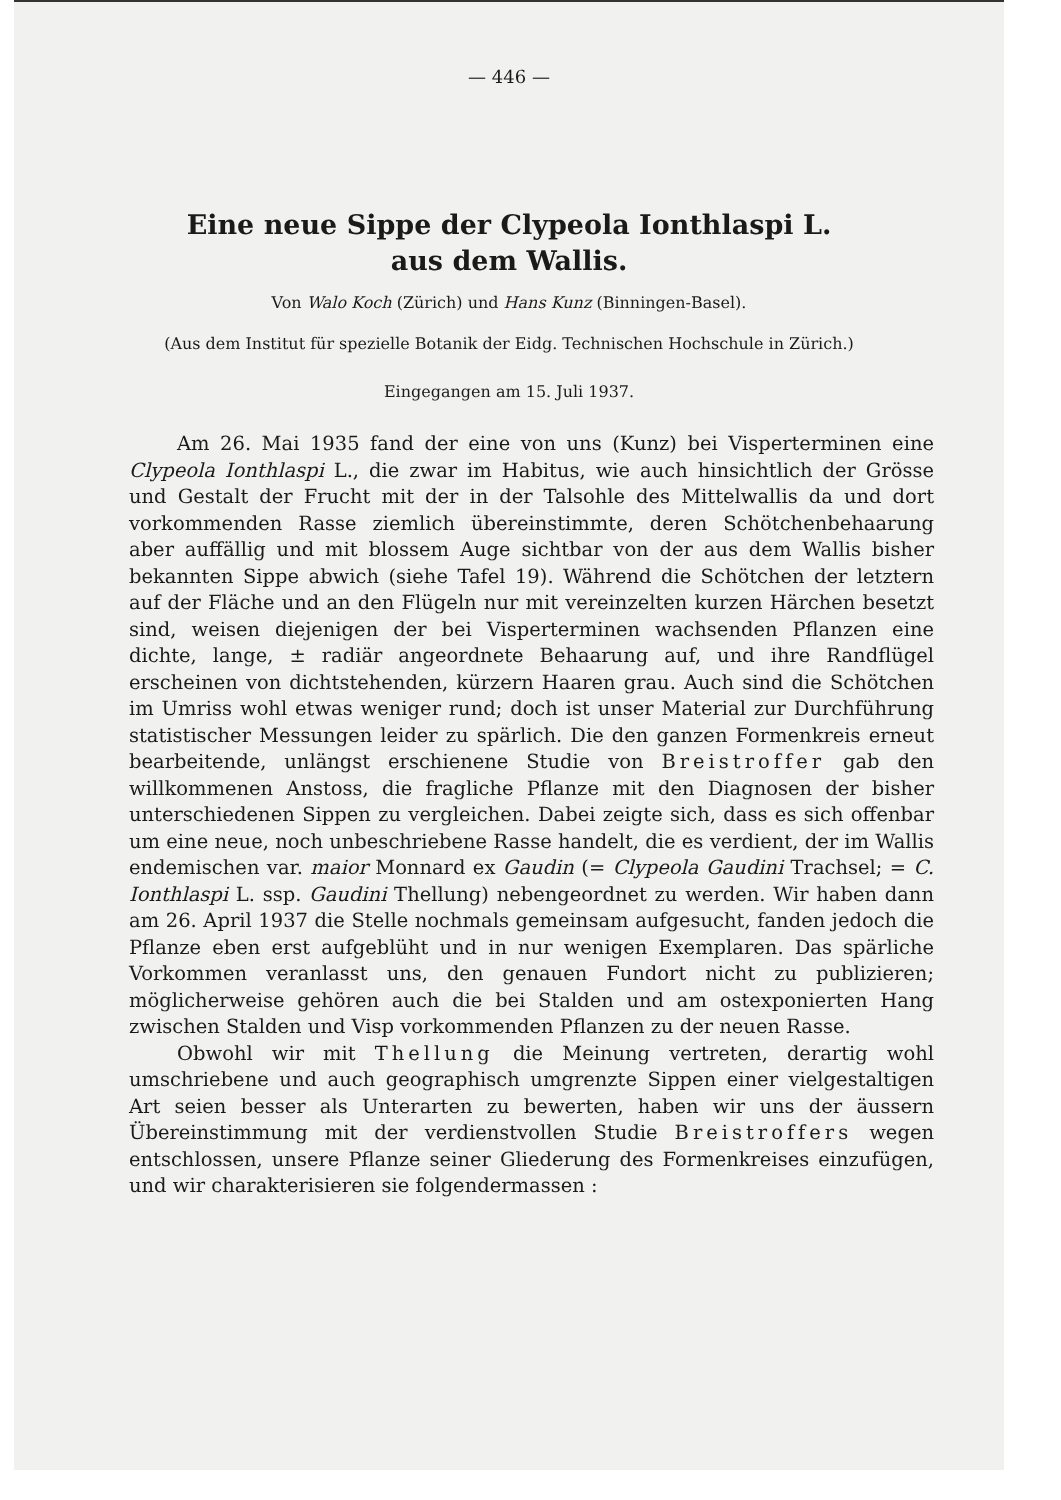— 446 —
Eine neue Sippe der Clypeola Ionthlaspi L.
aus dem Wallis.
Von Walo Koch (Zürich) und Hans Kunz (Binningen-Basel).
(Aus dem Institut für spezielle Botanik der Eidg. Technischen Hochschule in Zürich.)
Eingegangen am 15. Juli 1937.
Am 26. Mai 1935 fand der eine von uns (Kunz) bei Visperterminen eine Clypeola Ionthlaspi L., die zwar im Habitus, wie auch hinsichtlich der Grösse und Gestalt der Frucht mit der in der Talsohle des Mittelwallis da und dort vorkommenden Rasse ziemlich übereinstimmte, deren Schötchenbehaarung aber auffällig und mit blossem Auge sichtbar von der aus dem Wallis bisher bekannten Sippe abwich (siehe Tafel 19). Während die Schötchen der letztern auf der Fläche und an den Flügeln nur mit vereinzelten kurzen Härchen besetzt sind, weisen diejenigen der bei Visperterminen wachsenden Pflanzen eine dichte, lange, ± radiär angeordnete Behaarung auf, und ihre Randflügel erscheinen von dichtstehenden, kürzern Haaren grau. Auch sind die Schötchen im Umriss wohl etwas weniger rund; doch ist unser Material zur Durchführung statistischer Messungen leider zu spärlich. Die den ganzen Formenkreis erneut bearbeitende, unlängst erschienene Studie von Breistroffer gab den willkommenen Anstoss, die fragliche Pflanze mit den Diagnosen der bisher unterschiedenen Sippen zu vergleichen. Dabei zeigte sich, dass es sich offenbar um eine neue, noch unbeschriebene Rasse handelt, die es verdient, der im Wallis endemischen var. maior Monnard ex Gaudin (= Clypeola Gaudini Trachsel; = C. Ionthlaspi L. ssp. Gaudini Thellung) nebengeordnet zu werden. Wir haben dann am 26. April 1937 die Stelle nochmals gemeinsam aufgesucht, fanden jedoch die Pflanze eben erst aufgeblüht und in nur wenigen Exemplaren. Das spärliche Vorkommen veranlasst uns, den genauen Fundort nicht zu publizieren; möglicherweise gehören auch die bei Stalden und am ostexponierten Hang zwischen Stalden und Visp vorkommenden Pflanzen zu der neuen Rasse.
Obwohl wir mit Thellung die Meinung vertreten, derartig wohl umschriebene und auch geographisch umgrenzte Sippen einer vielgestaltigen Art seien besser als Unterarten zu bewerten, haben wir uns der äussern Übereinstimmung mit der verdienstvollen Studie Breistroffers wegen entschlossen, unsere Pflanze seiner Gliederung des Formenkreises einzufügen, und wir charakterisieren sie folgendermassen :